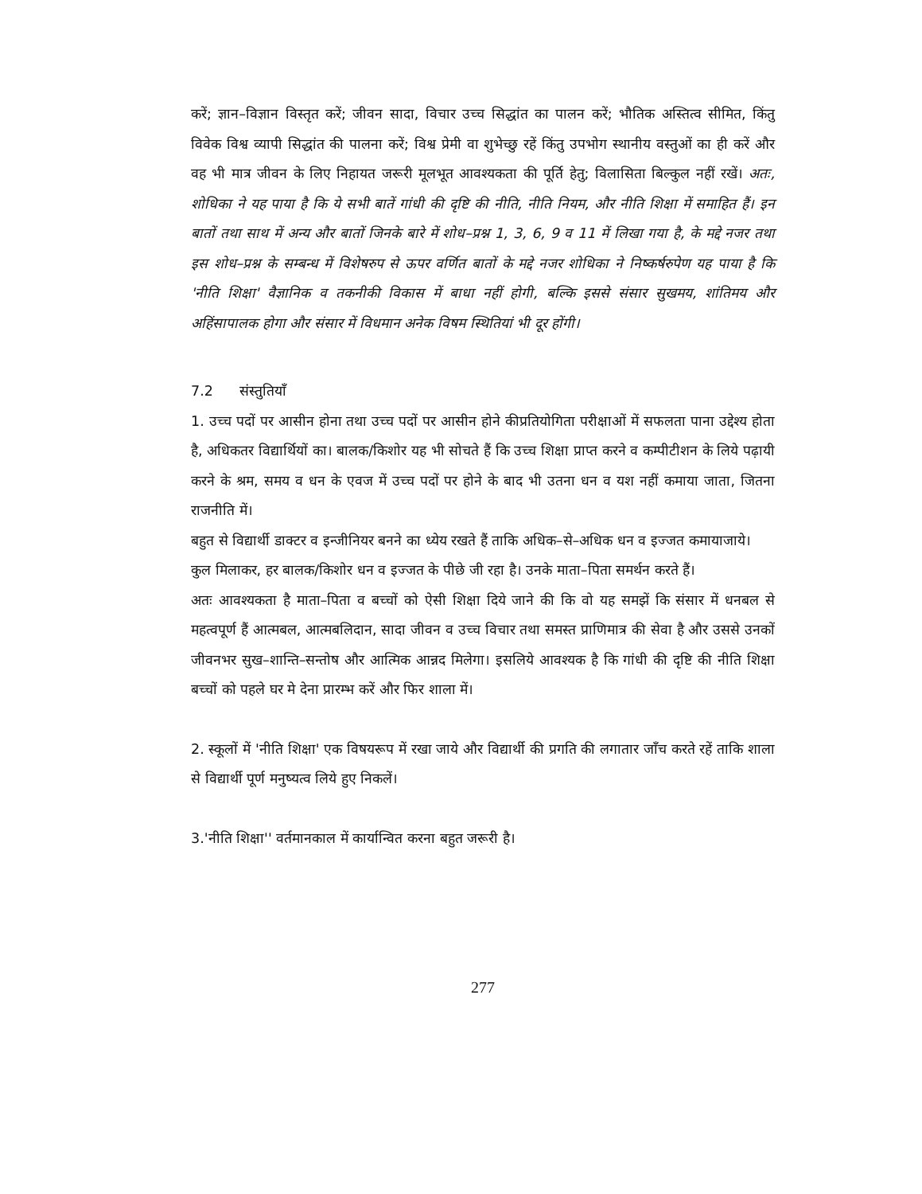करें; ज्ञान–विज्ञान विस्तृत करें; जीवन सादा, विचार उच्च सिद्धांत का पालन करें; भौतिक अस्तित्व सीमित, किंतु विवेक विश्व व्यापी सिद्धांत की पालना करें; विश्व प्रेमी वा शुभेच्छु रहें किंतु उपभोग स्थानीय वस्तुओं का ही करें और वह भी मात्र जीवन के लिए निहायत जरूरी मूलभूत आवश्यकता की पूर्ति हेतु; विलासिता बिल्कुल नहीं रखें। अतः, शोधिका ने यह पाया है कि ये सभी बातें गांधी की दृष्टि की नीति, नीति नियम, और नीति शिक्षा में समाहित हैं। इन बातों तथा साथ में अन्य और बातों जिनके बारे में शोध–प्रश्न 1, 3, 6, 9 व 11 में लिखा गया है, के मद्दे नजर तथा इस शोध–प्रश्न के सम्बन्ध में विशेषरुप से ऊपर वर्णित बातों के मद्दे नजर शोधिका ने निष्कर्षरुपेण यह पाया है कि 'नीति शिक्षा' वैज्ञानिक व तकनीकी विकास में बाधा नहीं होगी, बल्कि इससे संसार सुखमय, शांतिमय और अहिंसापालक होगा और संसार में विधमान अनेक विषम स्थितियां भी दूर होंगी।
7.2 संस्तुतियाँ
1. उच्च पदों पर आसीन होना तथा उच्च पदों पर आसीन होने कीप्रतियोगिता परीक्षाओं में सफलता पाना उद्देश्य होता है, अधिकतर विद्यार्थियों का। बालक/किशोर यह भी सोचते हैं कि उच्च शिक्षा प्राप्त करने व कम्पीटीशन के लिये पढ़ायी करने के श्रम, समय व धन के एवज में उच्च पदों पर होने के बाद भी उतना धन व यश नहीं कमाया जाता, जितना राजनीति में।
बहुत से विद्यार्थी डाक्टर व इन्जीनियर बनने का ध्येय रखते हैं ताकि अधिक–से–अधिक धन व इज्जत कमायाजाये।
कुल मिलाकर, हर बालक/किशोर धन व इज्जत के पीछे जी रहा है। उनके माता–पिता समर्थन करते हैं।
अतः आवश्यकता है माता–पिता व बच्चों को ऐसी शिक्षा दिये जाने की कि वो यह समझें कि संसार में धनबल से महत्वपूर्ण हैं आत्मबल, आत्मबलिदान, सादा जीवन व उच्च विचार तथा समस्त प्राणिमात्र की सेवा है और उससे उनकों जीवनभर सुख–शान्ति–सन्तोष और आत्मिक आन्नद मिलेगा। इसलिये आवश्यक है कि गांधी की दृष्टि की नीति शिक्षा बच्चों को पहले घर मे देना प्रारम्भ करें और फिर शाला में।
2. स्कूलों में 'नीति शिक्षा' एक विषयरूप में रखा जाये और विद्यार्थी की प्रगति की लगातार जाँच करते रहें ताकि शाला से विद्यार्थी पूर्ण मनुष्यत्व लिये हुए निकलें।
3.'नीति शिक्षा'' वर्तमानकाल में कार्यान्वित करना बहुत जरूरी है।
277